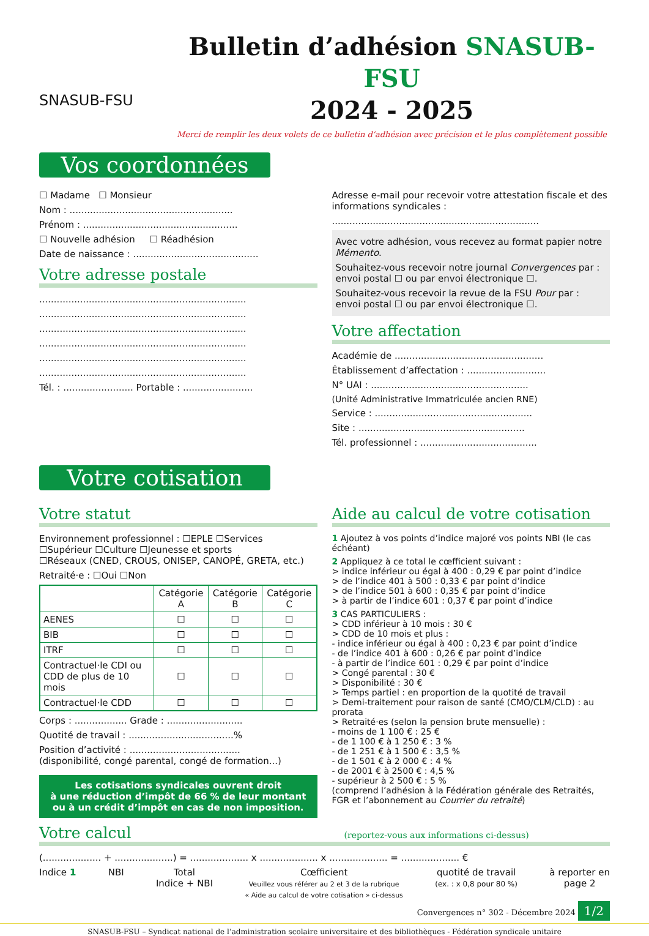SNASUB-FSU
Bulletin d’adhésion SNASUB-FSU
2024 - 2025
Merci de remplir les deux volets de ce bulletin d’adhésion avec précision et le plus complètement possible
Vos coordonnées
☐ Madame ☐ Monsieur
Nom : ........................................................
Prénom : .....................................................
☐ Nouvelle adhésion ☐ Réadhésion
Date de naissance : ...........................................
Votre adresse postale
.......................................................................
.......................................................................
.......................................................................
.......................................................................
.......................................................................
.......................................................................
Tél. : ........................ Portable : ........................
Adresse e-mail pour recevoir votre attestation fiscale et des informations syndicales :
.......................................................................
Avec votre adhésion, vous recevez au format papier notre Mémento.
Souhaitez-vous recevoir notre journal Convergences par :
envoi postal ☐ ou par envoi électronique ☐.
Souhaitez-vous recevoir la revue de la FSU Pour par :
envoi postal ☐ ou par envoi électronique ☐.
Votre affectation
Académie de ...................................................
Établissement d’affectation : ...........................
N° UAI : ......................................................
(Unité Administrative Immatriculée ancien RNE)
Service : ......................................................
Site : .........................................................
Tél. professionnel : ........................................
Votre cotisation
Votre statut
Environnement professionnel : ☐EPLE ☐Services
☐Supérieur ☐Culture ☐Jeunesse et sports
☐Réseaux (CNED, CROUS, ONISEP, CANOPÉ, GRETA, etc.)
Retraité·e : ☐Oui ☐Non
| | Catégorie A | Catégorie B | Catégorie C |
| --- | --- | --- | --- |
| AENES | ☐ | ☐ | ☐ |
| BIB | ☐ | ☐ | ☐ |
| ITRF | ☐ | ☐ | ☐ |
| Contractuel·le CDI ou CDD de plus de 10 mois | ☐ | ☐ | ☐ |
| Contractuel·le CDD | ☐ | ☐ | ☐ |
Corps : .................. Grade : ..........................
Quotité de travail : ....................................%
Position d’activité : ......................................
(disponibilité, congé parental, congé de formation...)
Les cotisations syndicales ouvrent droit
à une réduction d’impôt de 66 % de leur montant
ou à un crédit d’impôt en cas de non imposition.
Aide au calcul de votre cotisation
1 Ajoutez à vos points d’indice majoré vos points NBI (le cas échéant)
2 Appliquez à ce total le cœfficient suivant :
> indice inférieur ou égal à 400 : 0,29 € par point d’indice
> de l’indice 401 à 500 : 0,33 € par point d’indice
> de l’indice 501 à 600 : 0,35 € par point d’indice
> à partir de l’indice 601 : 0,37 € par point d’indice
3 CAS PARTICULIERS :
> CDD inférieur à 10 mois : 30 €
> CDD de 10 mois et plus :
- indice inférieur ou égal à 400 : 0,23 € par point d’indice
- de l’indice 401 à 600 : 0,26 € par point d’indice
- à partir de l’indice 601 : 0,29 € par point d’indice
> Congé parental : 30 €
> Disponibilité : 30 €
> Temps partiel : en proportion de la quotité de travail
> Demi-traitement pour raison de santé (CMO/CLM/CLD) : au prorata
> Retraité·es (selon la pension brute mensuelle) :
- moins de 1 100 € : 25 €
- de 1 100 € à 1 250 € : 3 %
- de 1 251 € à 1 500 € : 3,5 %
- de 1 501 € à 2 000 € : 4 %
- de 2001 € à 2500 € : 4,5 %
- supérieur à 2 500 € : 5 %
(comprend l’adhésion à la Fédération générale des Retraités, FGR et l’abonnement au Courrier du retraité)
Votre calcul (reportez-vous aux informations ci-dessus)
(.................... + ....................) = .................... x .................... x .................... = .................... €
Indice 1 NBI Total
Indice + NBI
Cœfficient
Veuillez vous référer au 2 et 3 de la rubrique
« Aide au calcul de votre cotisation » ci-dessus
quotité de travail
(ex. : x 0,8 pour 80 %)
à reporter en
page 2
Convergences n° 302 - Décembre 2024 1/2
SNASUB-FSU – Syndicat national de l’administration scolaire universitaire et des bibliothèques - Fédération syndicale unitaire